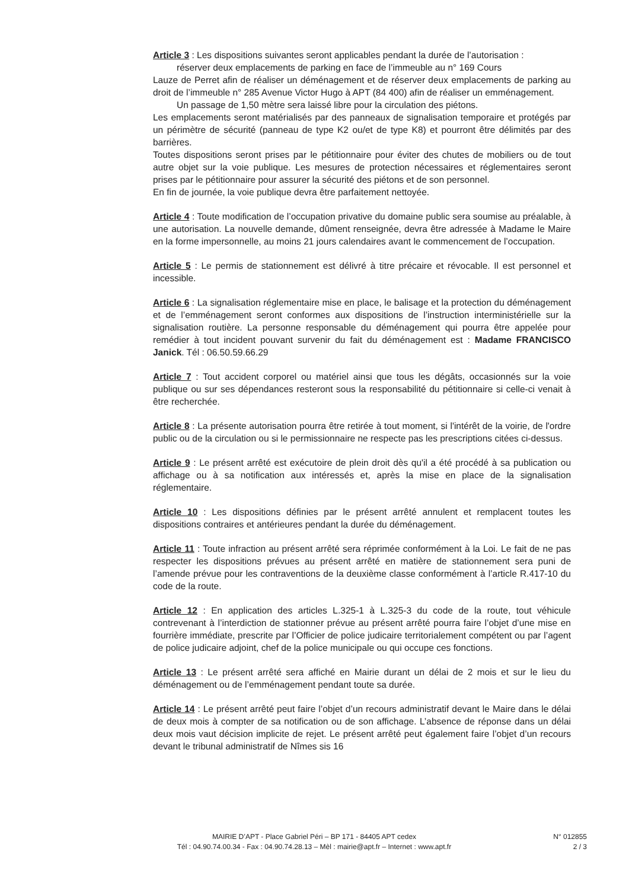Article 3 : Les dispositions suivantes seront applicables pendant la durée de l’autorisation :
réserver deux emplacements de parking en face de l’immeuble au n° 169 Cours
Lauze de Perret afin de réaliser un déménagement et de réserver deux emplacements de parking au droit de l’immeuble n° 285 Avenue Victor Hugo à APT (84 400) afin de réaliser un emménagement.
Un passage de 1,50 mètre sera laissé libre pour la circulation des piétons.
Les emplacements seront matérialisés par des panneaux de signalisation temporaire et protégés par un périmètre de sécurité (panneau de type K2 ou/et de type K8) et pourront être délimités par des barrières.
Toutes dispositions seront prises par le pétitionnaire pour éviter des chutes de mobiliers ou de tout autre objet sur la voie publique. Les mesures de protection nécessaires et réglementaires seront prises par le pétitionnaire pour assurer la sécurité des piétons et de son personnel.
En fin de journée, la voie publique devra être parfaitement nettoyée.
Article 4 : Toute modification de l’occupation privative du domaine public sera soumise au préalable, à une autorisation. La nouvelle demande, dûment renseignée, devra être adressée à Madame le Maire en la forme impersonnelle, au moins 21 jours calendaires avant le commencement de l’occupation.
Article 5 : Le permis de stationnement est délivré à titre précaire et révocable. Il est personnel et incessible.
Article 6 : La signalisation réglementaire mise en place, le balisage et la protection du déménagement et de l’emménagement seront conformes aux dispositions de l’instruction interministérielle sur la signalisation routière. La personne responsable du déménagement qui pourra être appelée pour remédier à tout incident pouvant survenir du fait du déménagement est : Madame FRANCISCO Janick. Tél : 06.50.59.66.29
Article 7 : Tout accident corporel ou matériel ainsi que tous les dégâts, occasionnés sur la voie publique ou sur ses dépendances resteront sous la responsabilité du pétitionnaire si celle-ci venait à être recherchée.
Article 8 : La présente autorisation pourra être retirée à tout moment, si l'intérêt de la voirie, de l'ordre public ou de la circulation ou si le permissionnaire ne respecte pas les prescriptions citées ci-dessus.
Article 9 : Le présent arrêté est exécutoire de plein droit dès qu'il a été procédé à sa publication ou affichage ou à sa notification aux intéressés et, après la mise en place de la signalisation réglementaire.
Article 10 : Les dispositions définies par le présent arrêté annulent et remplacent toutes les dispositions contraires et antérieures pendant la durée du déménagement.
Article 11 : Toute infraction au présent arrêté sera réprimée conformément à la Loi. Le fait de ne pas respecter les dispositions prévues au présent arrêté en matière de stationnement sera puni de l’amende prévue pour les contraventions de la deuxième classe conformément à l’article R.417-10 du code de la route.
Article 12 : En application des articles L.325-1 à L.325-3 du code de la route, tout véhicule contrevenant à l’interdiction de stationner prévue au présent arrêté pourra faire l’objet d’une mise en fourrière immédiate, prescrite par l’Officier de police judicaire territorialement compétent ou par l’agent de police judicaire adjoint, chef de la police municipale ou qui occupe ces fonctions.
Article 13 : Le présent arrêté sera affiché en Mairie durant un délai de 2 mois et sur le lieu du déménagement ou de l’emménagement pendant toute sa durée.
Article 14 : Le présent arrêté peut faire l’objet d’un recours administratif devant le Maire dans le délai de deux mois à compter de sa notification ou de son affichage. L’absence de réponse dans un délai deux mois vaut décision implicite de rejet. Le présent arrêté peut également faire l’objet d’un recours devant le tribunal administratif de Nîmes sis 16
MAIRIE D’APT - Place Gabriel Péri – BP 171 - 84405 APT cedex
Tél : 04.90.74.00.34 - Fax : 04.90.74.28.13 – Mèl : mairie@apt.fr – Internet : www.apt.fr
N° 012855
2 / 3